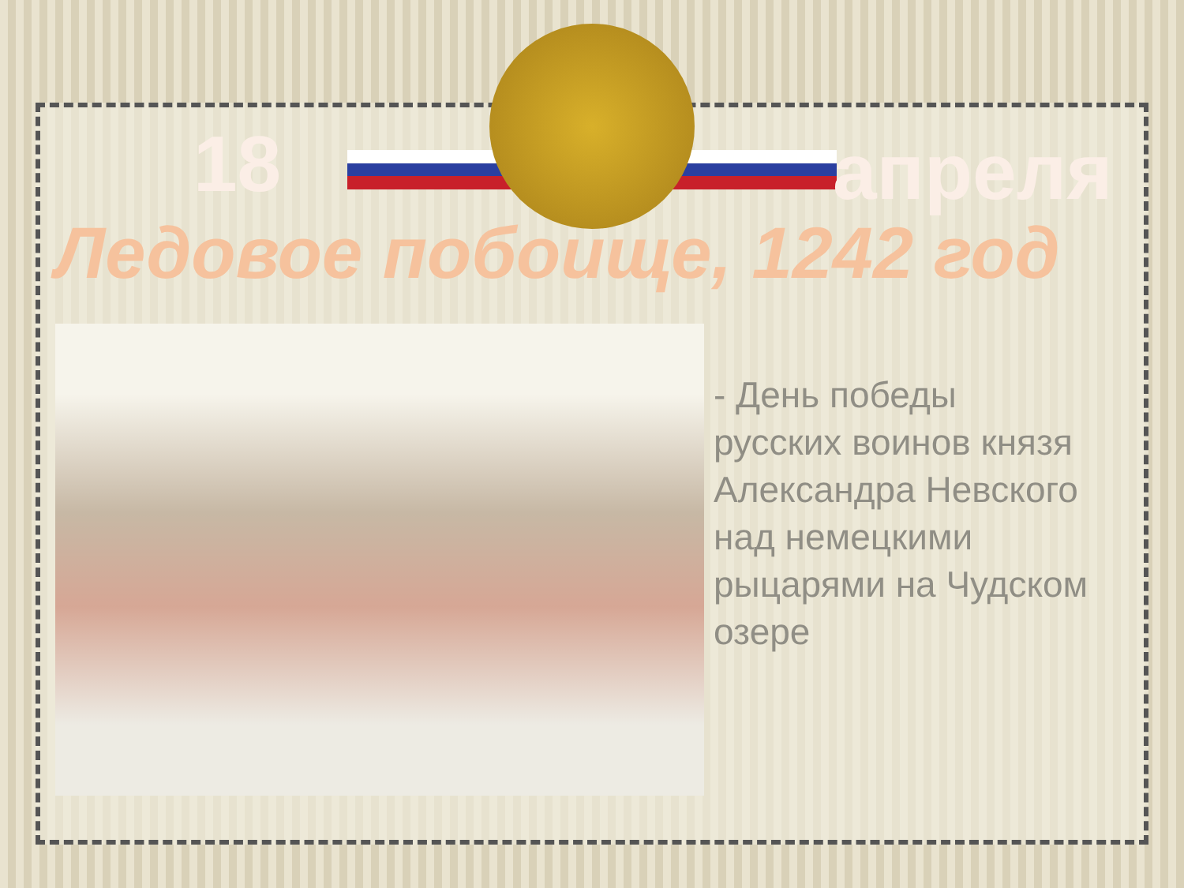18 апреля
Ледовое побоище, 1242 год
- День победы
русских воинов князя
Александра Невского
над немецкими
рыцарями на Чудском
озере